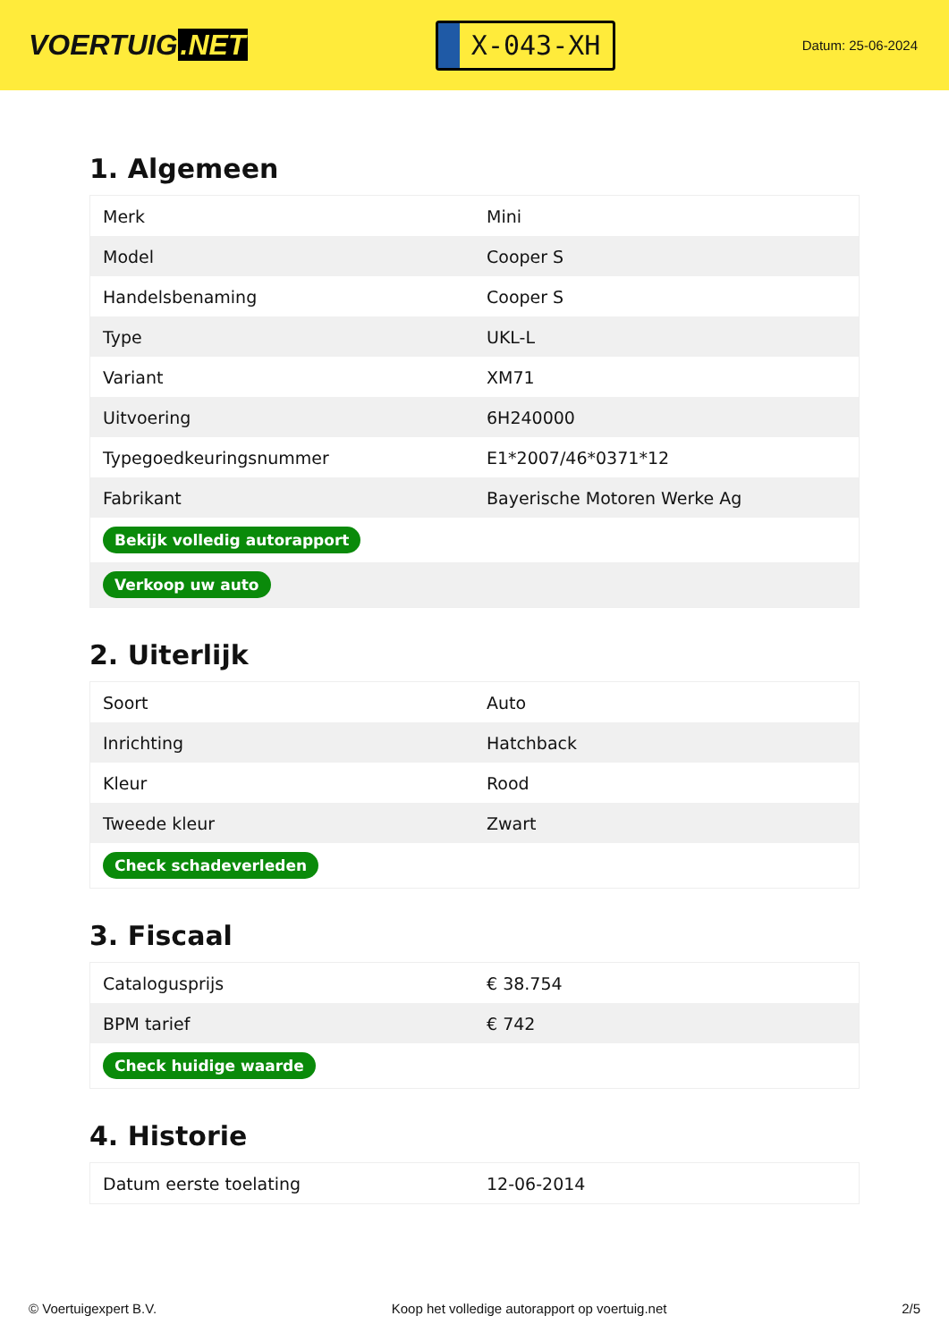VOERTUIG.NET
X-043-XH
Datum: 25-06-2024
1. Algemeen
| Merk | Mini |
| Model | Cooper S |
| Handelsbenaming | Cooper S |
| Type | UKL-L |
| Variant | XM71 |
| Uitvoering | 6H240000 |
| Typegoedkeuringsnummer | E1*2007/46*0371*12 |
| Fabrikant | Bayerische Motoren Werke Ag |
| Bekijk volledig autorapport | |
| Verkoop uw auto | |
2. Uiterlijk
| Soort | Auto |
| Inrichting | Hatchback |
| Kleur | Rood |
| Tweede kleur | Zwart |
| Check schadeverleden | |
3. Fiscaal
| Catalogusprijs | € 38.754 |
| BPM tarief | € 742 |
| Check huidige waarde | |
4. Historie
| Datum eerste toelating | 12-06-2014 |
© Voertuigexpert B.V. Koop het volledige autorapport op voertuig.net 2/5